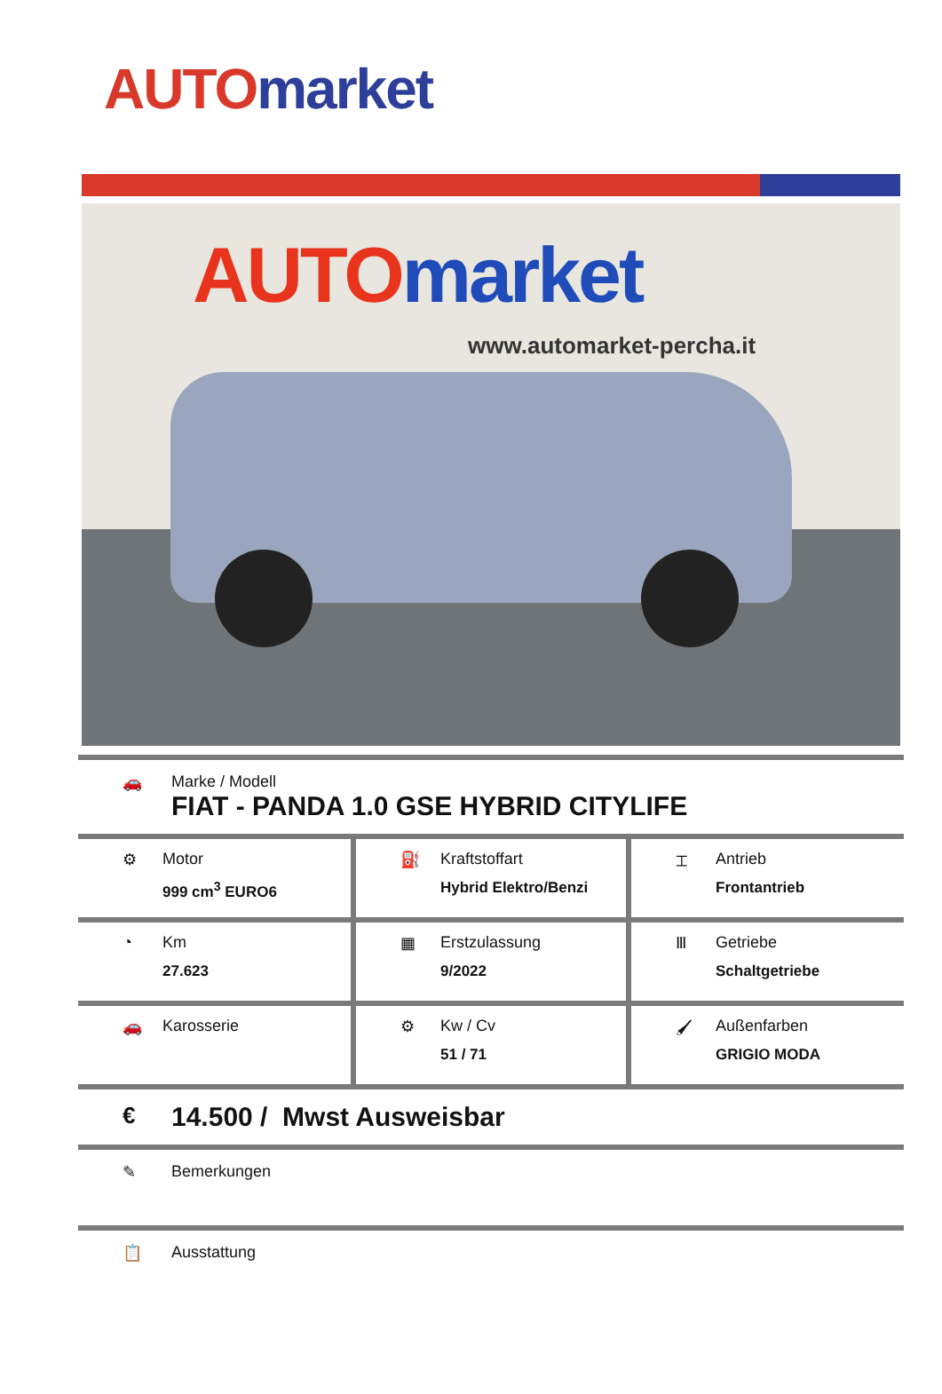AUTO market
AUTO market
www.automarket-percha.it
🚗 Marke / Modell
FIAT - PANDA 1.0 GSE HYBRID CITYLIFE
| ⚙ Motor 999 cm<sup>3</sup> EURO6 | ⛽ Kraftstoffart Hybrid Elektro/Benzi | ⌶ Antrieb Frontantrieb |
| ◔ Km 27.623 | ▦ Erstzulassung 9/2022 | Ⅲ Getriebe Schaltgetriebe |
| 🚗 Karosserie | ⚙ Kw / Cv 51 / 71 | 🖌 Außenfarben GRIGIO MODA |
€
14.500 / Mwst Ausweisbar
✎ Bemerkungen
📋 Ausstattung